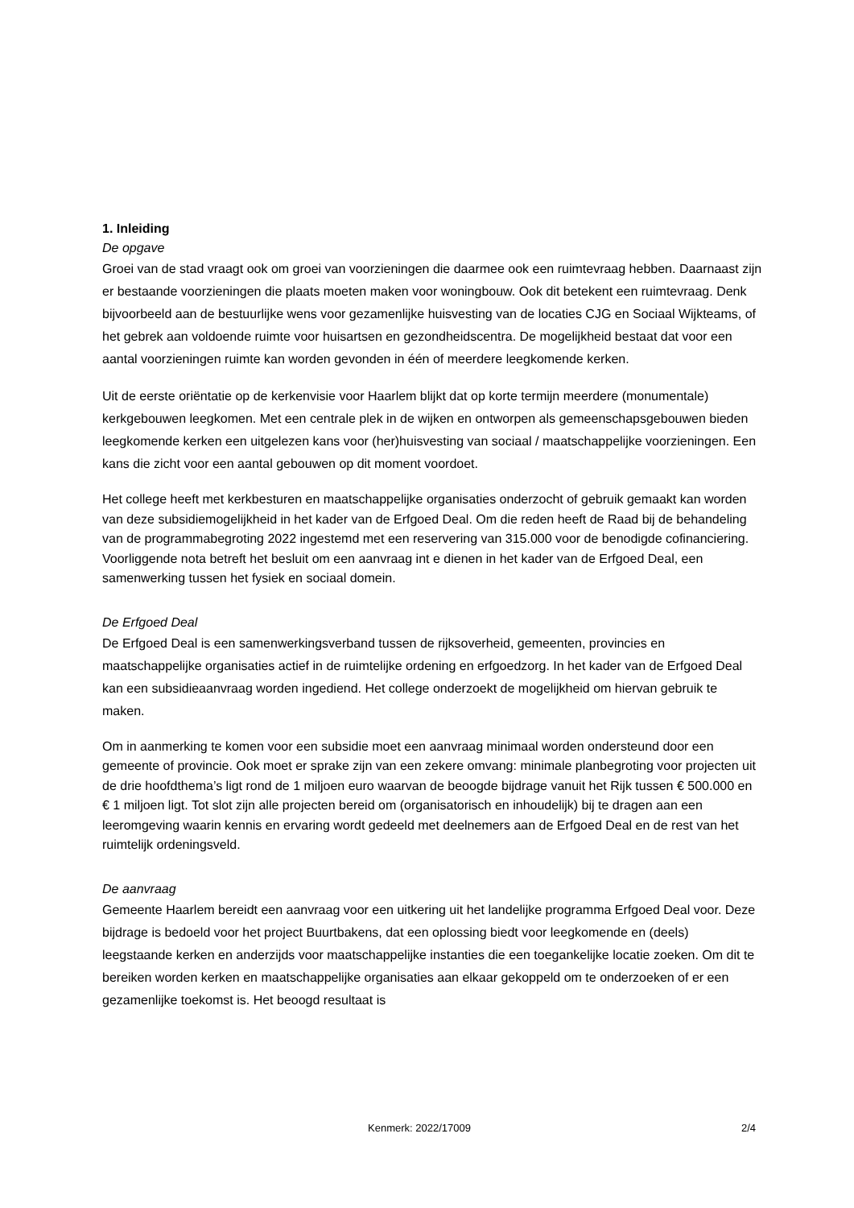1. Inleiding
De opgave
Groei van de stad vraagt ook om groei van voorzieningen die daarmee ook een ruimtevraag hebben. Daarnaast zijn er bestaande voorzieningen die plaats moeten maken voor woningbouw. Ook dit betekent een ruimtevraag. Denk bijvoorbeeld aan de bestuurlijke wens voor gezamenlijke huisvesting van de locaties CJG en Sociaal Wijkteams, of het gebrek aan voldoende ruimte voor huisartsen en gezondheidscentra. De mogelijkheid bestaat dat voor een aantal voorzieningen ruimte kan worden gevonden in één of meerdere leegkomende kerken.
Uit de eerste oriëntatie op de kerkenvisie voor Haarlem blijkt dat op korte termijn meerdere (monumentale) kerkgebouwen leegkomen. Met een centrale plek in de wijken en ontworpen als gemeenschapsgebouwen bieden leegkomende kerken een uitgelezen kans voor (her)huisvesting van sociaal / maatschappelijke voorzieningen. Een kans die zicht voor een aantal gebouwen op dit moment voordoet.
Het college heeft met kerkbesturen en maatschappelijke organisaties onderzocht of gebruik gemaakt kan worden van deze subsidiemogelijkheid in het kader van de Erfgoed Deal. Om die reden heeft de Raad bij de behandeling van de programmabegroting 2022 ingestemd met een reservering van 315.000 voor de benodigde cofinanciering. Voorliggende nota betreft het besluit om een aanvraag int e dienen in het kader van de Erfgoed Deal, een samenwerking tussen het fysiek en sociaal domein.
De Erfgoed Deal
De Erfgoed Deal is een samenwerkingsverband tussen de rijksoverheid, gemeenten, provincies en maatschappelijke organisaties actief in de ruimtelijke ordening en erfgoedzorg. In het kader van de Erfgoed Deal kan een subsidieaanvraag worden ingediend. Het college onderzoekt de mogelijkheid om hiervan gebruik te maken.
Om in aanmerking te komen voor een subsidie moet een aanvraag minimaal worden ondersteund door een gemeente of provincie. Ook moet er sprake zijn van een zekere omvang: minimale planbegroting voor projecten uit de drie hoofdthema’s ligt rond de 1 miljoen euro waarvan de beoogde bijdrage vanuit het Rijk tussen € 500.000 en € 1 miljoen ligt. Tot slot zijn alle projecten bereid om (organisatorisch en inhoudelijk) bij te dragen aan een leeromgeving waarin kennis en ervaring wordt gedeeld met deelnemers aan de Erfgoed Deal en de rest van het ruimtelijk ordeningsveld.
De aanvraag
Gemeente Haarlem bereidt een aanvraag voor een uitkering uit het landelijke programma Erfgoed Deal voor. Deze bijdrage is bedoeld voor het project Buurtbakens, dat een oplossing biedt voor leegkomende en (deels) leegstaande kerken en anderzijds voor maatschappelijke instanties die een toegankelijke locatie zoeken. Om dit te bereiken worden kerken en maatschappelijke organisaties aan elkaar gekoppeld om te onderzoeken of er een gezamenlijke toekomst is. Het beoogd resultaat is
Kenmerk: 2022/17009 2/4